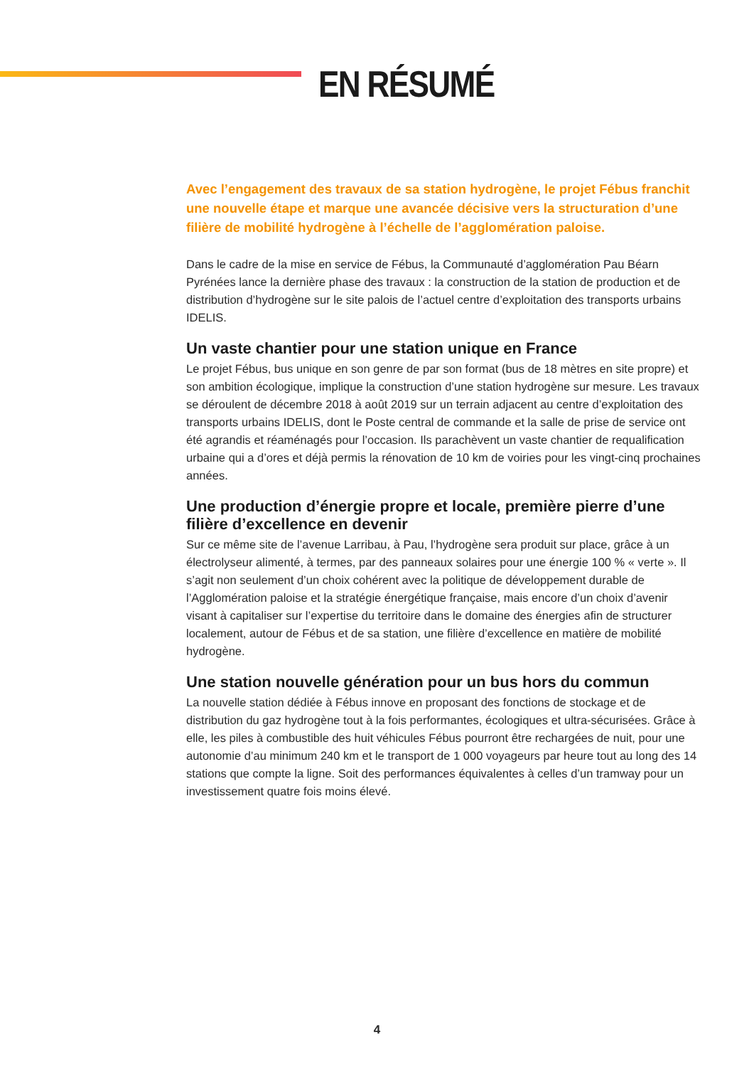EN RÉSUMÉ
Avec l’engagement des travaux de sa station hydrogène, le projet Fébus franchit une nouvelle étape et marque une avancée décisive vers la structuration d’une filière de mobilité hydrogène à l’échelle de l’agglomération paloise.
Dans le cadre de la mise en service de Fébus, la Communauté d’agglomération Pau Béarn Pyrénées lance la dernière phase des travaux : la construction de la station de production et de distribution d’hydrogène sur le site palois de l’actuel centre d’exploitation des transports urbains IDELIS.
Un vaste chantier pour une station unique en France
Le projet Fébus, bus unique en son genre de par son format (bus de 18 mètres en site propre) et son ambition écologique, implique la construction d’une station hydrogène sur mesure. Les travaux se déroulent de décembre 2018 à août 2019 sur un terrain adjacent au centre d’exploitation des transports urbains IDELIS, dont le Poste central de commande et la salle de prise de service ont été agrandis et réaménagés pour l’occasion. Ils parachèvent un vaste chantier de requalification urbaine qui a d’ores et déjà permis la rénovation de 10 km de voiries pour les vingt-cinq prochaines années.
Une production d’énergie propre et locale, première pierre d’une filière d’excellence en devenir
Sur ce même site de l’avenue Larribau, à Pau, l’hydrogène sera produit sur place, grâce à un électrolyseur alimenté, à termes, par des panneaux solaires pour une énergie 100 % « verte ». Il s’agit non seulement d’un choix cohérent avec la politique de développement durable de l’Agglomération paloise et la stratégie énergétique française, mais encore d’un choix d’avenir visant à capitaliser sur l’expertise du territoire dans le domaine des énergies afin de structurer localement, autour de Fébus et de sa station, une filière d’excellence en matière de mobilité hydrogène.
Une station nouvelle génération pour un bus hors du commun
La nouvelle station dédiée à Fébus innove en proposant des fonctions de stockage et de distribution du gaz hydrogène tout à la fois performantes, écologiques et ultra-sécurisées. Grâce à elle, les piles à combustible des huit véhicules Fébus pourront être rechargées de nuit, pour une autonomie d’au minimum 240 km et le transport de 1 000 voyageurs par heure tout au long des 14 stations que compte la ligne. Soit des performances équivalentes à celles d’un tramway pour un investissement quatre fois moins élevé.
4